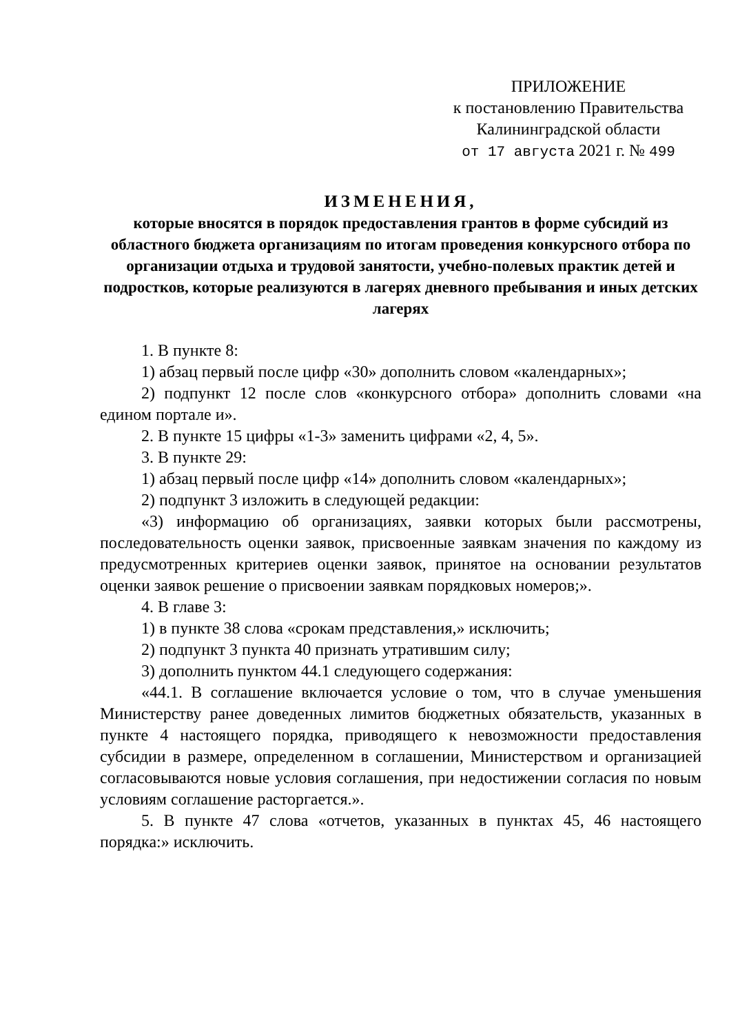ПРИЛОЖЕНИЕ
к постановлению Правительства
Калининградской области
от 17 августа 2021 г. № 499
ИЗМЕНЕНИЯ,
которые вносятся в порядок предоставления грантов в форме субсидий из областного бюджета организациям по итогам проведения конкурсного отбора по организации отдыха и трудовой занятости, учебно-полевых практик детей и подростков, которые реализуются в лагерях дневного пребывания и иных детских лагерях
1. В пункте 8:
1) абзац первый после цифр «30» дополнить словом «календарных»;
2) подпункт 12 после слов «конкурсного отбора» дополнить словами «на едином портале и».
2. В пункте 15 цифры «1-3» заменить цифрами «2, 4, 5».
3. В пункте 29:
1) абзац первый после цифр «14» дополнить словом «календарных»;
2) подпункт 3 изложить в следующей редакции:
«3) информацию об организациях, заявки которых были рассмотрены, последовательность оценки заявок, присвоенные заявкам значения по каждому из предусмотренных критериев оценки заявок, принятое на основании результатов оценки заявок решение о присвоении заявкам порядковых номеров;».
4. В главе 3:
1) в пункте 38 слова «срокам представления,» исключить;
2) подпункт 3 пункта 40 признать утратившим силу;
3) дополнить пунктом 44.1 следующего содержания:
«44.1. В соглашение включается условие о том, что в случае уменьшения Министерству ранее доведенных лимитов бюджетных обязательств, указанных в пункте 4 настоящего порядка, приводящего к невозможности предоставления субсидии в размере, определенном в соглашении, Министерством и организацией согласовываются новые условия соглашения, при недостижении согласия по новым условиям соглашение расторгается.».
5. В пункте 47 слова «отчетов, указанных в пунктах 45, 46 настоящего порядка:» исключить.